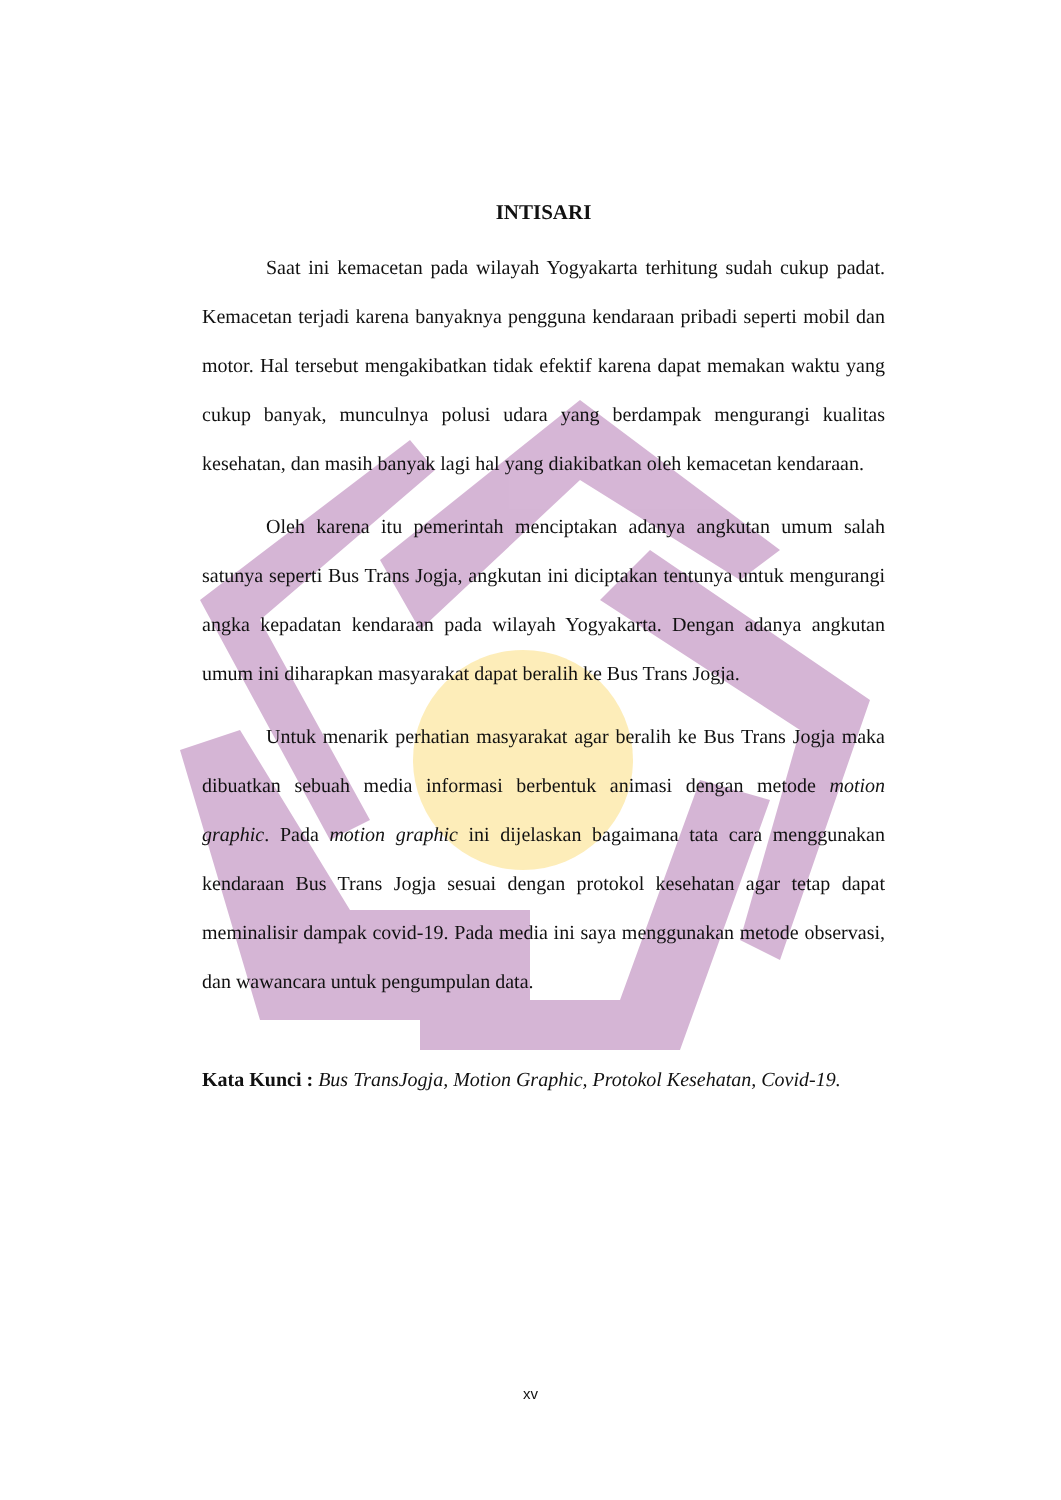INTISARI
Saat ini kemacetan pada wilayah Yogyakarta terhitung sudah cukup padat. Kemacetan terjadi karena banyaknya pengguna kendaraan pribadi seperti mobil dan motor. Hal tersebut mengakibatkan tidak efektif karena dapat memakan waktu yang cukup banyak, munculnya polusi udara yang berdampak mengurangi kualitas kesehatan, dan masih banyak lagi hal yang diakibatkan oleh kemacetan kendaraan.
Oleh karena itu pemerintah menciptakan adanya angkutan umum salah satunya seperti Bus Trans Jogja, angkutan ini diciptakan tentunya untuk mengurangi angka kepadatan kendaraan pada wilayah Yogyakarta. Dengan adanya angkutan umum ini diharapkan masyarakat dapat beralih ke Bus Trans Jogja.
Untuk menarik perhatian masyarakat agar beralih ke Bus Trans Jogja maka dibuatkan sebuah media informasi berbentuk animasi dengan metode motion graphic. Pada motion graphic ini dijelaskan bagaimana tata cara menggunakan kendaraan Bus Trans Jogja sesuai dengan protokol kesehatan agar tetap dapat meminalisir dampak covid-19. Pada media ini saya menggunakan metode observasi, dan wawancara untuk pengumpulan data.
Kata Kunci : Bus TransJogja, Motion Graphic, Protokol Kesehatan, Covid-19.
xv